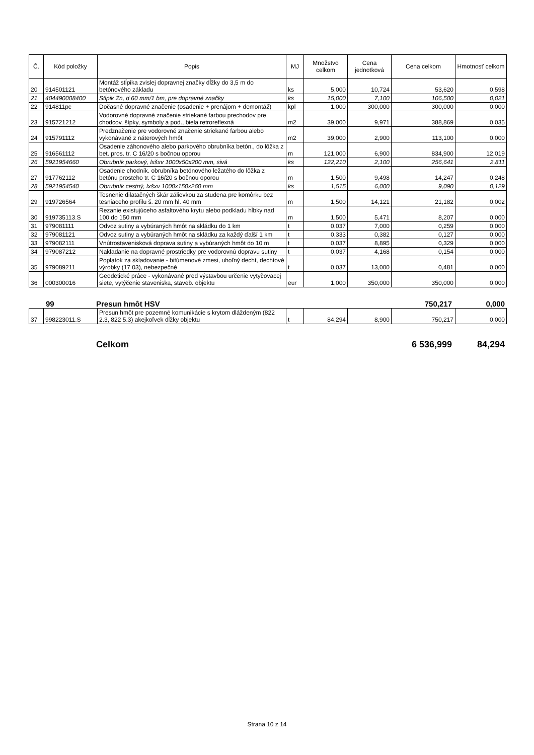| Č. | Kód položky | Popis | MJ | Množstvo celkom | Cena jednotková | Cena celkom | Hmotnosť celkom |
| --- | --- | --- | --- | --- | --- | --- | --- |
| 20 | 914501121 | Montáž stĺpika zvislej dopravnej značky dĺžky do 3,5 m do betónového základu | ks | 5,000 | 10,724 | 53,620 | 0,598 |
| 21 | 404490008400 | Stĺpik Zn, d 60 mm/1 bm, pre dopravné značky | ks | 15,000 | 7,100 | 106,500 | 0,021 |
| 22 | 914811pc | Dočasné dopravné značenie (osadenie + prenájom + demontáž) | kpl | 1,000 | 300,000 | 300,000 | 0,000 |
| 23 | 915721212 | Vodorovné dopravné značenie striekané farbou prechodov pre chodcov, šípky, symboly a pod., biela retroreflexná | m2 | 39,000 | 9,971 | 388,869 | 0,035 |
| 24 | 915791112 | Predznačenie pre vodorovné značenie striekané farbou alebo vykonávané z náterových hmôt | m2 | 39,000 | 2,900 | 113,100 | 0,000 |
| 25 | 916561112 | Osadenie záhonového alebo parkového obrubníka betón., do lôžka z bet. pros. tr. C 16/20 s bočnou oporou | m | 121,000 | 6,900 | 834,900 | 12,019 |
| 26 | 5921954660 | Obrubník parkový, lxšxv 1000x50x200 mm, sivá | ks | 122,210 | 2,100 | 256,641 | 2,811 |
| 27 | 917762112 | Osadenie chodník. obrubníka betónového ležatého do lôžka z betónu prosteho tr. C 16/20 s bočnou oporou | m | 1,500 | 9,498 | 14,247 | 0,248 |
| 28 | 5921954540 | Obrubník cestný, lxšxv 1000x150x260 mm | ks | 1,515 | 6,000 | 9,090 | 0,129 |
| 29 | 919726564 | Tesnenie dilatačných škár zálievkou za studena pre komôrku bez tesniaceho profilu š. 20 mm hl. 40 mm | m | 1,500 | 14,121 | 21,182 | 0,002 |
| 30 | 919735113.S | Rezanie existujúceho asfaltového krytu alebo podkladu hĺbky nad 100 do 150 mm | m | 1,500 | 5,471 | 8,207 | 0,000 |
| 31 | 979081111 | Odvoz sutiny a vybúraných hmôt na skládku do 1 km | t | 0,037 | 7,000 | 0,259 | 0,000 |
| 32 | 979081121 | Odvoz sutiny a vybúraných hmôt na skládku za každý ďalší 1 km | t | 0,333 | 0,382 | 0,127 | 0,000 |
| 33 | 979082111 | Vnútrostavenisková doprava sutiny a vybúraných hmôt do 10 m | t | 0,037 | 8,895 | 0,329 | 0,000 |
| 34 | 979087212 | Nakladanie na dopravné prostriedky pre vodorovnú dopravu sutiny | t | 0,037 | 4,168 | 0,154 | 0,000 |
| 35 | 979089211 | Poplatok za skladovanie - bitúmenové zmesi, uhoľný decht, dechtové výrobky (17 03), nebezpečné | t | 0,037 | 13,000 | 0,481 | 0,000 |
| 36 | 000300016 | Geodetické práce - vykonávané pred výstavbou určenie vytyčovacej siete, vytýčenie staveniska, staveb. objektu | eur | 1,000 | 350,000 | 350,000 | 0,000 |
99 Presun hmôt HSV 750,217 0,000
| 37 | 998223011.S | Presun hmôt pre pozemné komunikácie s krytom dláždeným (822 2.3, 822 5.3) akejkoľvek dĺžky objektu | t | 84,294 | 8,900 | 750,217 | 0,000 |
Celkom 6 536,999 84,294
Strana 10 z 14